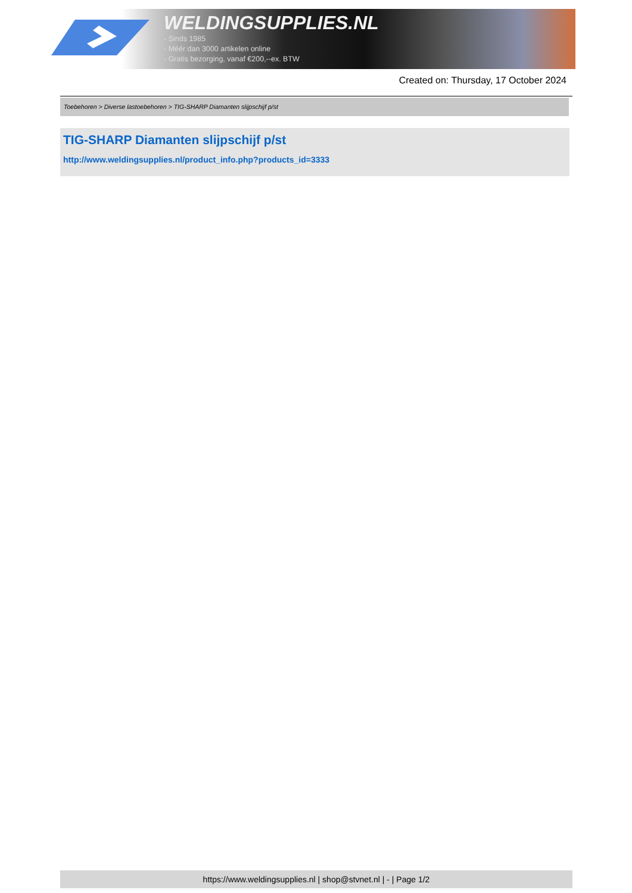WELDINGSUPPLIES.NL
- Sinds 1985
- Méér dan 3000 artikelen online
- Gratis bezorging, vanaf €200,--ex. BTW
Created on: Thursday, 17 October 2024
Toebehoren > Diverse lastoebehoren > TIG-SHARP Diamanten slijpschijf p/st
TIG-SHARP Diamanten slijpschijf p/st
http://www.weldingsupplies.nl/product_info.php?products_id=3333
https://www.weldingsupplies.nl | shop@stvnet.nl | - | Page 1/2